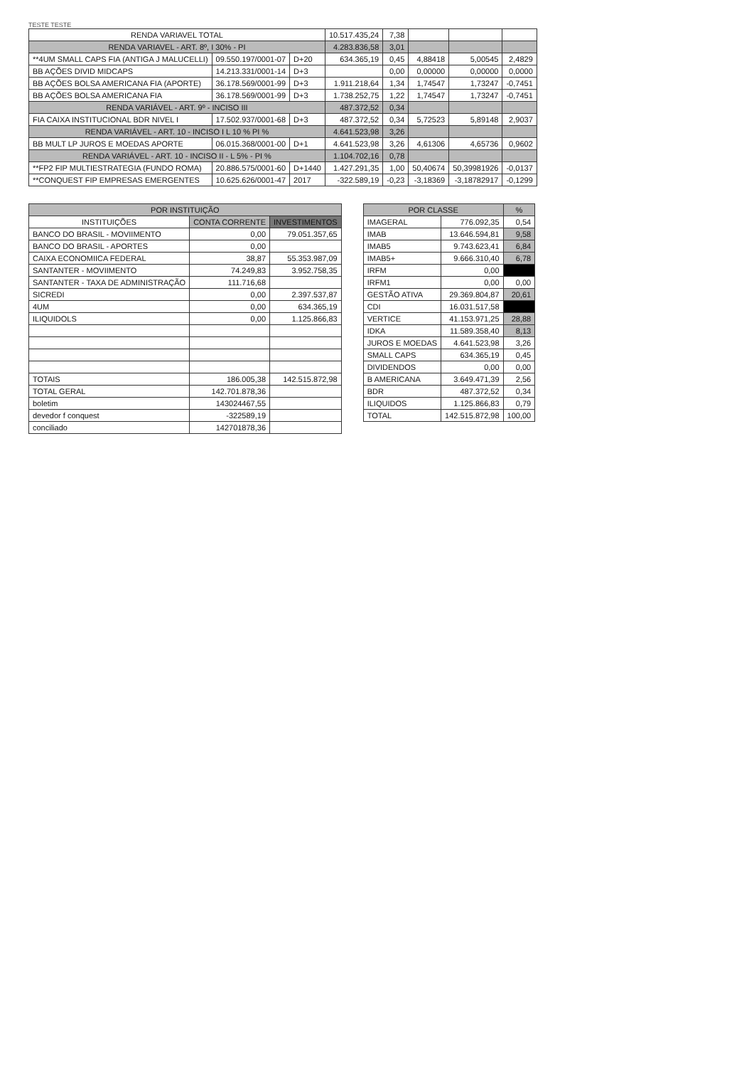TESTE TESTE
| RENDA VARIAVEL TOTAL | | | 10.517.435,24 | 7,38 | | | |
| RENDA VARIAVEL - ART. 8º, I 30% - PI | | | 4.283.836,58 | 3,01 | | | |
| **4UM SMALL CAPS FIA (ANTIGA J MALUCELLI) | 09.550.197/0001-07 | D+20 | 634.365,19 | 0,45 | 4,88418 | 5,00545 | 2,4829 |
| BB AÇÕES DIVID MIDCAPS | 14.213.331/0001-14 | D+3 | | 0,00 | 0,00000 | 0,00000 | 0,0000 |
| BB AÇÕES BOLSA AMERICANA FIA (APORTE) | 36.178.569/0001-99 | D+3 | 1.911.218,64 | 1,34 | 1,74547 | 1,73247 | -0,7451 |
| BB AÇÕES BOLSA AMERICANA FIA | 36.178.569/0001-99 | D+3 | 1.738.252,75 | 1,22 | 1,74547 | 1,73247 | -0,7451 |
| RENDA VARIÁVEL - ART. 9º - INCISO III | | | 487.372,52 | 0,34 | | | |
| FIA CAIXA INSTITUCIONAL BDR NIVEL I | 17.502.937/0001-68 | D+3 | 487.372,52 | 0,34 | 5,72523 | 5,89148 | 2,9037 |
| RENDA VARIÁVEL - ART. 10 - INCISO I L 10 % PI % | | | 4.641.523,98 | 3,26 | | | |
| BB MULT LP JUROS E MOEDAS APORTE | 06.015.368/0001-00 | D+1 | 4.641.523,98 | 3,26 | 4,61306 | 4,65736 | 0,9602 |
| RENDA VARIÁVEL - ART. 10 - INCISO II - L 5% - PI % | | | 1.104.702,16 | 0,78 | | | |
| **FP2 FIP MULTIESTRATEGIA (FUNDO ROMA) | 20.886.575/0001-60 | D+1440 | 1.427.291,35 | 1,00 | 50,40674 | 50,39981926 | -0,0137 |
| **CONQUEST FIP EMPRESAS EMERGENTES | 10.625.626/0001-47 | 2017 | -322.589,19 | -0,23 | -3,18369 | -3,18782917 | -0,1299 |
| POR INSTITUIÇÃO | | |
| --- | --- | --- |
| INSTITUIÇÕES | CONTA CORRENTE | INVESTIMENTOS |
| BANCO DO BRASIL - MOVIIMENTO | 0,00 | 79.051.357,65 |
| BANCO DO BRASIL - APORTES | 0,00 | |
| CAIXA ECONOMIICA FEDERAL | 38,87 | 55.353.987,09 |
| SANTANTER - MOVIIMENTO | 74.249,83 | 3.952.758,35 |
| SANTANTER - TAXA DE ADMINISTRAÇÃO | 111.716,68 | |
| SICREDI | 0,00 | 2.397.537,87 |
| 4UM | 0,00 | 634.365,19 |
| ILIQUIDOLS | 0,00 | 1.125.866,83 |
| TOTAIS | 186.005,38 | 142.515.872,98 |
| TOTAL GERAL | 142.701.878,36 | |
| boletim | 143024467,55 | |
| devedor f conquest | -322589,19 | |
| conciliado | 142701878,36 | |
| POR CLASSE | | % |
| --- | --- | --- |
| IMAGERAL | 776.092,35 | 0,54 |
| IMAB | 13.646.594,81 | 9,58 |
| IMAB5 | 9.743.623,41 | 6,84 |
| IMAB5+ | 9.666.310,40 | 6,78 |
| IRFM | 0,00 | |
| IRFM1 | 0,00 | 0,00 |
| GESTÃO ATIVA | 29.369.804,87 | 20,61 |
| CDI | 16.031.517,58 | |
| VERTICE | 41.153.971,25 | 28,88 |
| IDKA | 11.589.358,40 | 8,13 |
| JUROS E MOEDAS | 4.641.523,98 | 3,26 |
| SMALL CAPS | 634.365,19 | 0,45 |
| DIVIDENDOS | 0,00 | 0,00 |
| B AMERICANA | 3.649.471,39 | 2,56 |
| BDR | 487.372,52 | 0,34 |
| ILIQUIDOS | 1.125.866,83 | 0,79 |
| TOTAL | 142.515.872,98 | 100,00 |